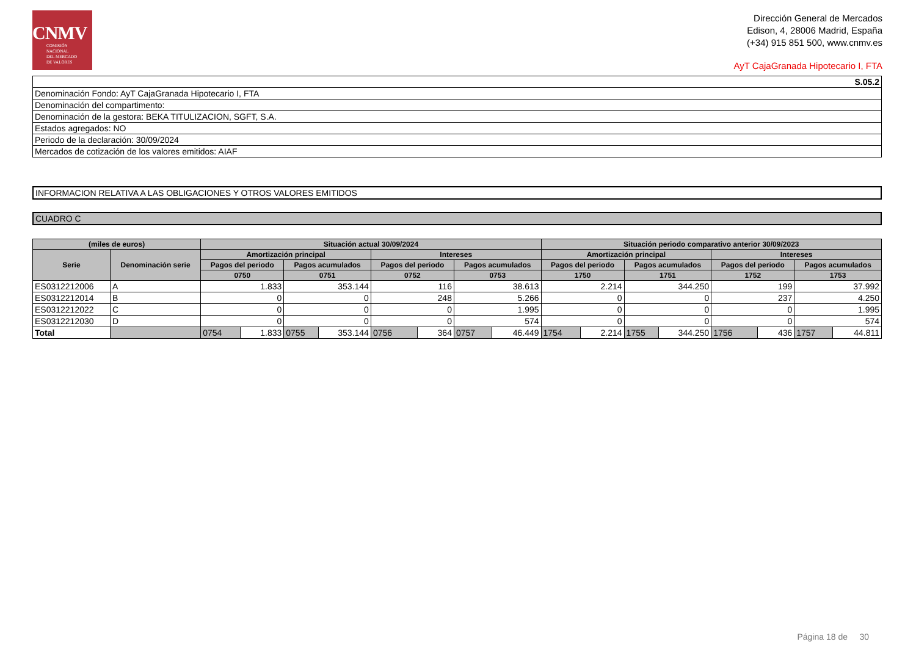CNMV
COMISIÓN
NACIONAL
DEL MERCADO
DE VALORES
Dirección General de Mercados
Edison, 4, 28006 Madrid, España
(+34) 915 851 500, www.cnmv.es
AyT CajaGranada Hipotecario I, FTA
| S.05.2 |
| Denominación Fondo: AyT CajaGranada Hipotecario I, FTA |
| Denominación del compartimento: |
| Denominación de la gestora: BEKA TITULIZACION, SGFT, S.A. |
| Estados agregados: NO |
| Periodo de la declaración: 30/09/2024 |
| Mercados de cotización de los valores emitidos: AIAF |
| INFORMACION RELATIVA A LAS OBLIGACIONES Y OTROS VALORES EMITIDOS |
| CUADRO C |
| (miles de euros) | | Situación actual 30/09/2024 | | | | | | | | Situación periodo comparativo anterior 30/09/2023 | | | | | | | |
| --- | --- | --- | --- | --- | --- | --- | --- | --- | --- | --- | --- | --- | --- | --- | --- | --- | --- |
| Serie | Denominación serie | Amortización principal | | | | Intereses | | | | Amortización principal | | | | Intereses | | | |
| | | Pagos del periodo | | Pagos acumulados | | Pagos del periodo | | Pagos acumulados | | Pagos del periodo | | Pagos acumulados | | Pagos del periodo | | Pagos acumulados | |
| | | 0750 | | 0751 | | 0752 | | 0753 | | 1750 | | 1751 | | 1752 | | 1753 | |
| ES0312212006 | A | 1.833 | | 353.144 | | 116 | | 38.613 | | 2.214 | | 344.250 | | 199 | | 37.992 | |
| ES0312212014 | B | 0 | | 0 | | 248 | | 5.266 | | 0 | | 0 | | 237 | | 4.250 | |
| ES0312212022 | C | 0 | | 0 | | 0 | | 1.995 | | 0 | | 0 | | 0 | | 1.995 | |
| ES0312212030 | D | 0 | | 0 | | 0 | | 574 | | 0 | | 0 | | 0 | | 574 | |
| Total | | 0754 | 1.833 | 0755 | 353.144 | 0756 | 364 | 0757 | 46.449 | 1754 | 2.214 | 1755 | 344.250 | 1756 | 436 | 1757 | 44.811 |
Página 18 de 30